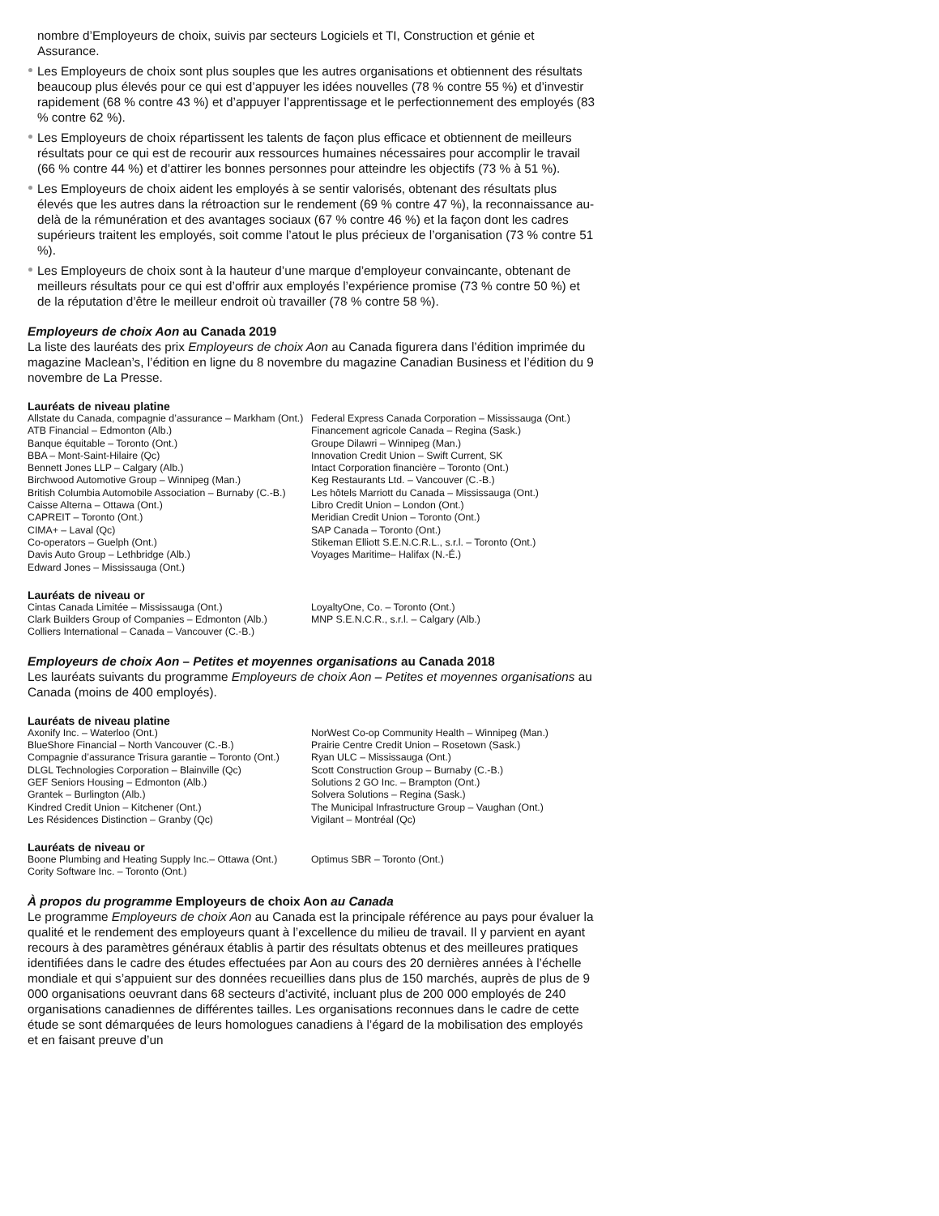nombre d’Employeurs de choix, suivis par secteurs Logiciels et TI, Construction et génie et Assurance.
Les Employeurs de choix sont plus souples que les autres organisations et obtiennent des résultats beaucoup plus élevés pour ce qui est d’appuyer les idées nouvelles (78 % contre 55 %) et d’investir rapidement (68 % contre 43 %) et d’appuyer l’apprentissage et le perfectionnement des employés (83 % contre 62 %).
Les Employeurs de choix répartissent les talents de façon plus efficace et obtiennent de meilleurs résultats pour ce qui est de recourir aux ressources humaines nécessaires pour accomplir le travail (66 % contre 44 %) et d’attirer les bonnes personnes pour atteindre les objectifs (73 % à 51 %).
Les Employeurs de choix aident les employés à se sentir valorisés, obtenant des résultats plus élevés que les autres dans la rétroaction sur le rendement (69 % contre 47 %), la reconnaissance au-delà de la rémunération et des avantages sociaux (67 % contre 46 %) et la façon dont les cadres supérieurs traitent les employés, soit comme l’atout le plus précieux de l’organisation (73 % contre 51 %).
Les Employeurs de choix sont à la hauteur d’une marque d’employeur convaincante, obtenant de meilleurs résultats pour ce qui est d’offrir aux employés l’expérience promise (73 % contre 50 %) et de la réputation d’être le meilleur endroit où travailler (78 % contre 58 %).
Employeurs de choix Aon au Canada 2019
La liste des lauréats des prix Employeurs de choix Aon au Canada figurera dans l’édition imprimée du magazine Maclean’s, l’édition en ligne du 8 novembre du magazine Canadian Business et l’édition du 9 novembre de La Presse.
Lauréats de niveau platine
Allstate du Canada, compagnie d’assurance – Markham (Ont.)
ATB Financial – Edmonton (Alb.)
Banque équitable – Toronto (Ont.)
BBA – Mont-Saint-Hilaire (Qc)
Bennett Jones LLP – Calgary (Alb.)
Birchwood Automotive Group – Winnipeg (Man.)
British Columbia Automobile Association – Burnaby (C.-B.)
Caisse Alterna – Ottawa (Ont.)
CAPREIT – Toronto (Ont.)
CIMA+ – Laval (Qc)
Co-operators – Guelph (Ont.)
Davis Auto Group – Lethbridge (Alb.)
Edward Jones – Mississauga (Ont.)
Federal Express Canada Corporation – Mississauga (Ont.)
Financement agricole Canada – Regina (Sask.)
Groupe Dilawri – Winnipeg (Man.)
Innovation Credit Union – Swift Current, SK
Intact Corporation financière – Toronto (Ont.)
Keg Restaurants Ltd. – Vancouver (C.-B.)
Les hôtels Marriott du Canada – Mississauga (Ont.)
Libro Credit Union – London (Ont.)
Meridian Credit Union – Toronto (Ont.)
SAP Canada – Toronto (Ont.)
Stikeman Elliott S.E.N.C.R.L., s.r.l. – Toronto (Ont.)
Voyages Maritime– Halifax (N.-É.)
Lauréats de niveau or
Cintas Canada Limitée – Mississauga (Ont.)
Clark Builders Group of Companies – Edmonton (Alb.)
Colliers International – Canada – Vancouver (C.-B.)
LoyaltyOne, Co. – Toronto (Ont.)
MNP S.E.N.C.R., s.r.l. – Calgary (Alb.)
Employeurs de choix Aon – Petites et moyennes organisations au Canada 2018
Les lauréats suivants du programme Employeurs de choix Aon – Petites et moyennes organisations au Canada (moins de 400 employés).
Lauréats de niveau platine
Axonify Inc. – Waterloo (Ont.)
BlueShore Financial – North Vancouver (C.-B.)
Compagnie d’assurance Trisura garantie – Toronto (Ont.)
DLGL Technologies Corporation – Blainville (Qc)
GEF Seniors Housing – Edmonton (Alb.)
Grantek – Burlington (Alb.)
Kindred Credit Union – Kitchener (Ont.)
Les Résidences Distinction – Granby (Qc)
NorWest Co-op Community Health – Winnipeg (Man.)
Prairie Centre Credit Union – Rosetown (Sask.)
Ryan ULC – Mississauga (Ont.)
Scott Construction Group – Burnaby (C.-B.)
Solutions 2 GO Inc. – Brampton (Ont.)
Solvera Solutions – Regina (Sask.)
The Municipal Infrastructure Group – Vaughan (Ont.)
Vigilant – Montréal (Qc)
Lauréats de niveau or
Boone Plumbing and Heating Supply Inc.– Ottawa (Ont.)
Cority Software Inc. – Toronto (Ont.)
Optimus SBR – Toronto (Ont.)
À propos du programme Employeurs de choix Aon au Canada
Le programme Employeurs de choix Aon au Canada est la principale référence au pays pour évaluer la qualité et le rendement des employeurs quant à l’excellence du milieu de travail. Il y parvient en ayant recours à des paramètres généraux établis à partir des résultats obtenus et des meilleures pratiques identifiées dans le cadre des études effectuées par Aon au cours des 20 dernières années à l’échelle mondiale et qui s’appuient sur des données recueillies dans plus de 150 marchés, auprès de plus de 9 000 organisations oeuvrant dans 68 secteurs d’activité, incluant plus de 200 000 employés de 240 organisations canadiennes de différentes tailles. Les organisations reconnues dans le cadre de cette étude se sont démarquées de leurs homologues canadiens à l’égard de la mobilisation des employés et en faisant preuve d’un